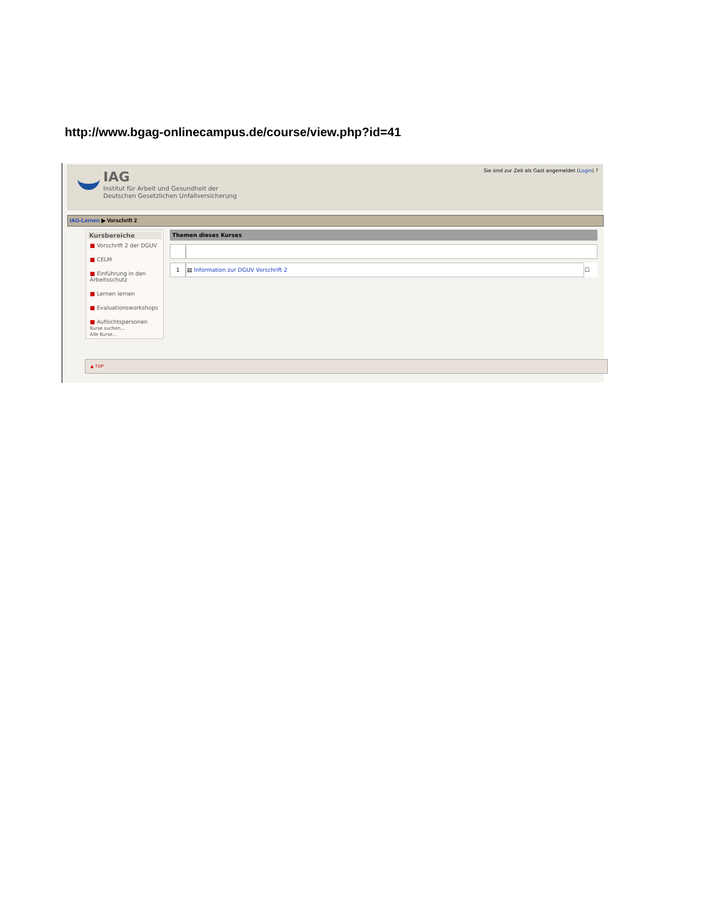http://www.bgag-onlinecampus.de/course/view.php?id=41
IAG
Institut für Arbeit und Gesundheit der
Deutschen Gesetzlichen Unfallversicherung
Sie sind zur Zeit als Gast angemeldet (Login) ?
IAG-Lernen ▶ Vorschrift 2
Kursbereiche
■ Vorschrift 2 der DGUV
■ CELM
■ Einführung in den Arbeitsschutz
■ Lernen lernen
■ Evaluationsworkshops
■ Aufsichtspersonen
Kurse suchen...
Alle Kurse...
Themen dieses Kurses
| 1 | ▤ Information zur DGUV Vorschrift 2 | ☐ |
▲ TOP